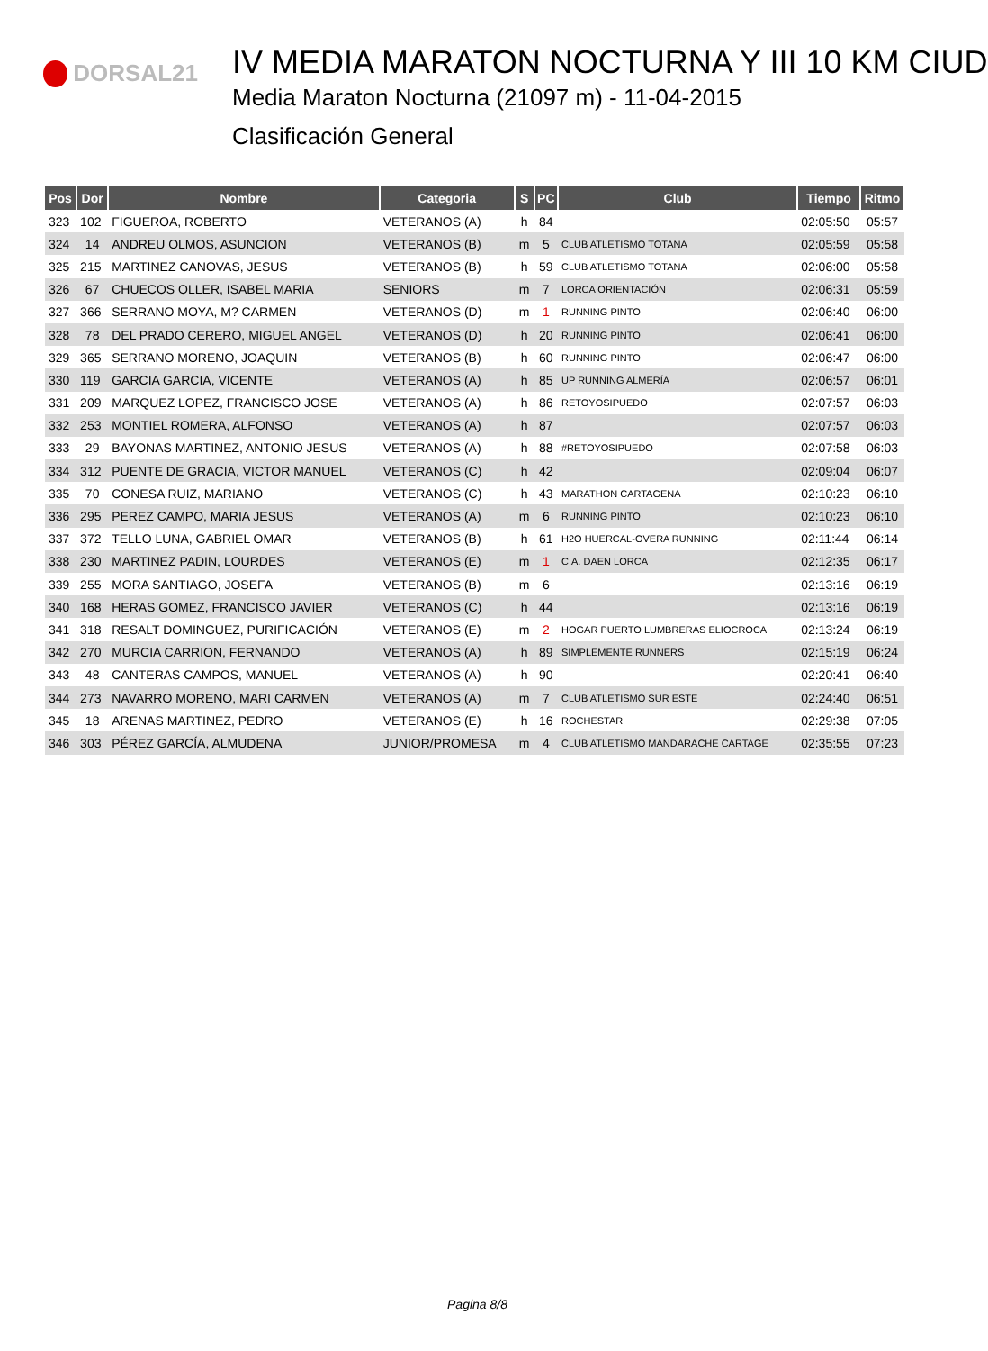DORSAL21
IV MEDIA MARATON NOCTURNA Y III 10 KM CIUD
Media Maraton Nocturna (21097 m) - 11-04-2015
Clasificación General
| Pos | Dor | Nombre | Categoria | S | PC | Club | Tiempo | Ritmo |
| --- | --- | --- | --- | --- | --- | --- | --- | --- |
| 323 | 102 | FIGUEROA, ROBERTO | VETERANOS (A) | h | 84 | | 02:05:50 | 05:57 |
| 324 | 14 | ANDREU OLMOS, ASUNCION | VETERANOS (B) | m | 5 | CLUB ATLETISMO TOTANA | 02:05:59 | 05:58 |
| 325 | 215 | MARTINEZ CANOVAS, JESUS | VETERANOS (B) | h | 59 | CLUB ATLETISMO TOTANA | 02:06:00 | 05:58 |
| 326 | 67 | CHUECOS OLLER, ISABEL MARIA | SENIORS | m | 7 | LORCA ORIENTACIÓN | 02:06:31 | 05:59 |
| 327 | 366 | SERRANO MOYA, M? CARMEN | VETERANOS (D) | m | 1 | RUNNING PINTO | 02:06:40 | 06:00 |
| 328 | 78 | DEL PRADO CERERO, MIGUEL ANGEL | VETERANOS (D) | h | 20 | RUNNING PINTO | 02:06:41 | 06:00 |
| 329 | 365 | SERRANO MORENO, JOAQUIN | VETERANOS (B) | h | 60 | RUNNING PINTO | 02:06:47 | 06:00 |
| 330 | 119 | GARCIA GARCIA, VICENTE | VETERANOS (A) | h | 85 | UP RUNNING ALMERÍA | 02:06:57 | 06:01 |
| 331 | 209 | MARQUEZ LOPEZ, FRANCISCO JOSE | VETERANOS (A) | h | 86 | RETOYOSIPUEDO | 02:07:57 | 06:03 |
| 332 | 253 | MONTIEL ROMERA, ALFONSO | VETERANOS (A) | h | 87 | | 02:07:57 | 06:03 |
| 333 | 29 | BAYONAS MARTINEZ, ANTONIO JESUS | VETERANOS (A) | h | 88 | #RETOYOSIPUEDO | 02:07:58 | 06:03 |
| 334 | 312 | PUENTE DE GRACIA, VICTOR MANUEL | VETERANOS (C) | h | 42 | | 02:09:04 | 06:07 |
| 335 | 70 | CONESA RUIZ, MARIANO | VETERANOS (C) | h | 43 | MARATHON CARTAGENA | 02:10:23 | 06:10 |
| 336 | 295 | PEREZ CAMPO, MARIA JESUS | VETERANOS (A) | m | 6 | RUNNING PINTO | 02:10:23 | 06:10 |
| 337 | 372 | TELLO LUNA, GABRIEL OMAR | VETERANOS (B) | h | 61 | H2O HUERCAL-OVERA RUNNING | 02:11:44 | 06:14 |
| 338 | 230 | MARTINEZ PADIN, LOURDES | VETERANOS (E) | m | 1 | C.A. DAEN LORCA | 02:12:35 | 06:17 |
| 339 | 255 | MORA SANTIAGO, JOSEFA | VETERANOS (B) | m | 6 | | 02:13:16 | 06:19 |
| 340 | 168 | HERAS GOMEZ, FRANCISCO JAVIER | VETERANOS (C) | h | 44 | | 02:13:16 | 06:19 |
| 341 | 318 | RESALT DOMINGUEZ, PURIFICACIÓN | VETERANOS (E) | m | 2 | HOGAR PUERTO LUMBRERAS ELIOCROCA | 02:13:24 | 06:19 |
| 342 | 270 | MURCIA CARRION, FERNANDO | VETERANOS (A) | h | 89 | SIMPLEMENTE RUNNERS | 02:15:19 | 06:24 |
| 343 | 48 | CANTERAS CAMPOS, MANUEL | VETERANOS (A) | h | 90 | | 02:20:41 | 06:40 |
| 344 | 273 | NAVARRO MORENO, MARI CARMEN | VETERANOS (A) | m | 7 | CLUB ATLETISMO SUR ESTE | 02:24:40 | 06:51 |
| 345 | 18 | ARENAS MARTINEZ, PEDRO | VETERANOS (E) | h | 16 | ROCHESTAR | 02:29:38 | 07:05 |
| 346 | 303 | PÉREZ GARCÍA, ALMUDENA | JUNIOR/PROMESA | m | 4 | CLUB ATLETISMO MANDARACHE CARTAGE | 02:35:55 | 07:23 |
Pagina 8/8